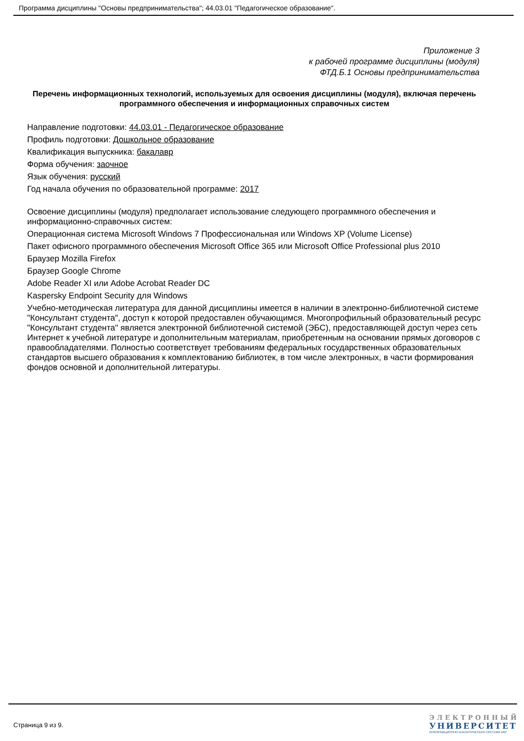Программа дисциплины "Основы предпринимательства"; 44.03.01 "Педагогическое образование".
Приложение 3
к рабочей программе дисциплины (модуля)
ФТД.Б.1 Основы предпринимательства
Перечень информационных технологий, используемых для освоения дисциплины (модуля), включая перечень программного обеспечения и информационных справочных систем
Направление подготовки: 44.03.01 - Педагогическое образование
Профиль подготовки: Дошкольное образование
Квалификация выпускника: бакалавр
Форма обучения: заочное
Язык обучения: русский
Год начала обучения по образовательной программе: 2017
Освоение дисциплины (модуля) предполагает использование следующего программного обеспечения и информационно-справочных систем:
Операционная система Microsoft Windows 7 Профессиональная или Windows XP (Volume License)
Пакет офисного программного обеспечения Microsoft Office 365 или Microsoft Office Professional plus 2010
Браузер Mozilla Firefox
Браузер Google Chrome
Adobe Reader XI или Adobe Acrobat Reader DC
Kaspersky Endpoint Security для Windows
Учебно-методическая литература для данной дисциплины имеется в наличии в электронно-библиотечной системе "Консультант студента", доступ к которой предоставлен обучающимся. Многопрофильный образовательный ресурс "Консультант студента" является электронной библиотечной системой (ЭБС), предоставляющей доступ через сеть Интернет к учебной литературе и дополнительным материалам, приобретенным на основании прямых договоров с правообладателями. Полностью соответствует требованиям федеральных государственных образовательных стандартов высшего образования к комплектованию библиотек, в том числе электронных, в части формирования фондов основной и дополнительной литературы.
Страница 9 из 9.
ЭЛЕКТРОННЫЙ
УНИВЕРСИТЕТ
ИНФОРМАЦИОННО-АНАЛИТИЧЕСКАЯ СИСТЕМА КФУ